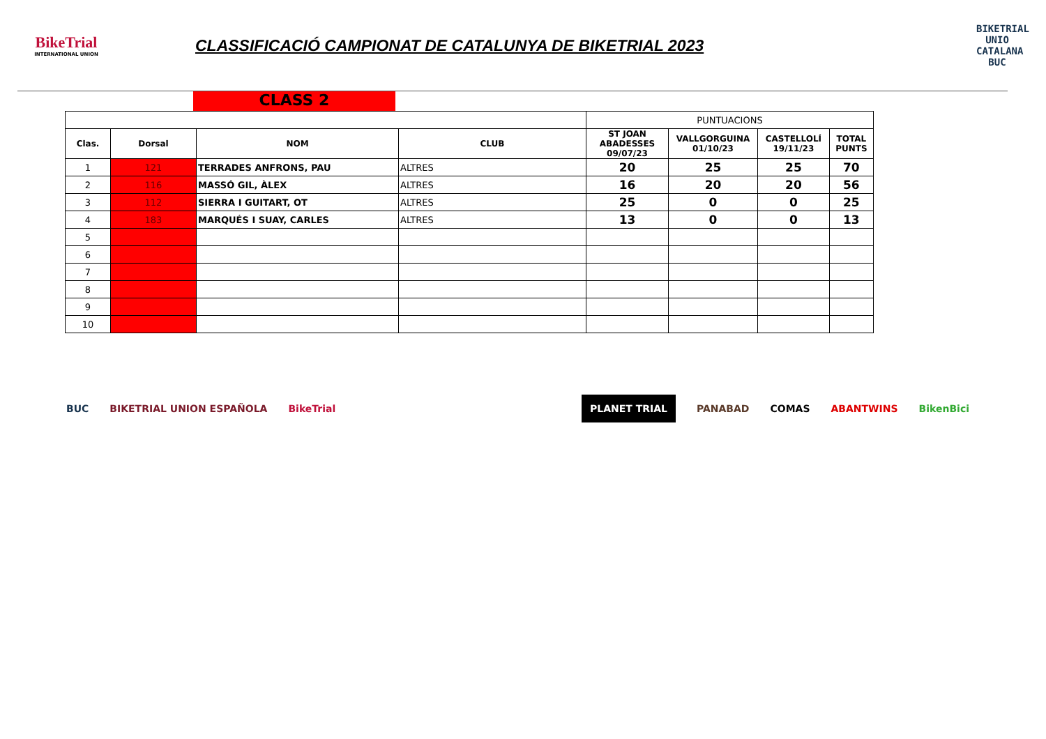BikeTrial
INTERNATIONAL UNION
CLASSIFICACIÓ CAMPIONAT DE CATALUNYA DE BIKETRIAL 2023
BIKETRIAL UNIO CATALANA BUC
CLASS 2
| | | | | PUNTUACIONS | | | |
| Clas. | Dorsal | NOM | CLUB | ST JOAN ABADESSES 09/07/23 | VALLGORGUINA 01/10/23 | CASTELLOLÍ 19/11/23 | TOTAL PUNTS |
| 1 | 121 | TERRADES ANFRONS, PAU | ALTRES | 20 | 25 | 25 | 70 |
| 2 | 116 | MASSÓ GIL, ÀLEX | ALTRES | 16 | 20 | 20 | 56 |
| 3 | 112 | SIERRA I GUITART, OT | ALTRES | 25 | 0 | 0 | 25 |
| 4 | 183 | MARQUÉS I SUAY, CARLES | ALTRES | 13 | 0 | 0 | 13 |
| 5 | | | | | | | |
| 6 | | | | | | | |
| 7 | | | | | | | |
| 8 | | | | | | | |
| 9 | | | | | | | |
| 10 | | | | | | | |
BUC BIKETRIAL UNION ESPAÑOLA BikeTrial
PLANET TRIAL PANABAD COMAS ABANTWINS BikenBici